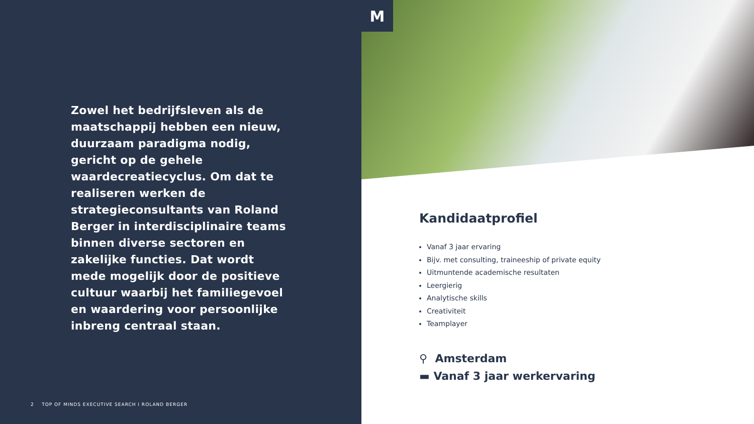Zowel het bedrijfsleven als de maatschappij hebben een nieuw, duurzaam paradigma nodig, gericht op de gehele waardecreatiecyclus. Om dat te realiseren werken de strategieconsultants van Roland Berger in interdisciplinaire teams binnen diverse sectoren en zakelijke functies. Dat wordt mede mogelijk door de positieve cultuur waarbij het familiegevoel en waardering voor persoonlijke inbreng centraal staan.
2 TOP OF MINDS EXECUTIVE SEARCH I ROLAND BERGER
M
Kandidaatprofiel
Vanaf 3 jaar ervaring
Bijv. met consulting, traineeship of private equity
Uitmuntende academische resultaten
Leergierig
Analytische skills
Creativiteit
Teamplayer
⚲ Amsterdam
▬ Vanaf 3 jaar werkervaring